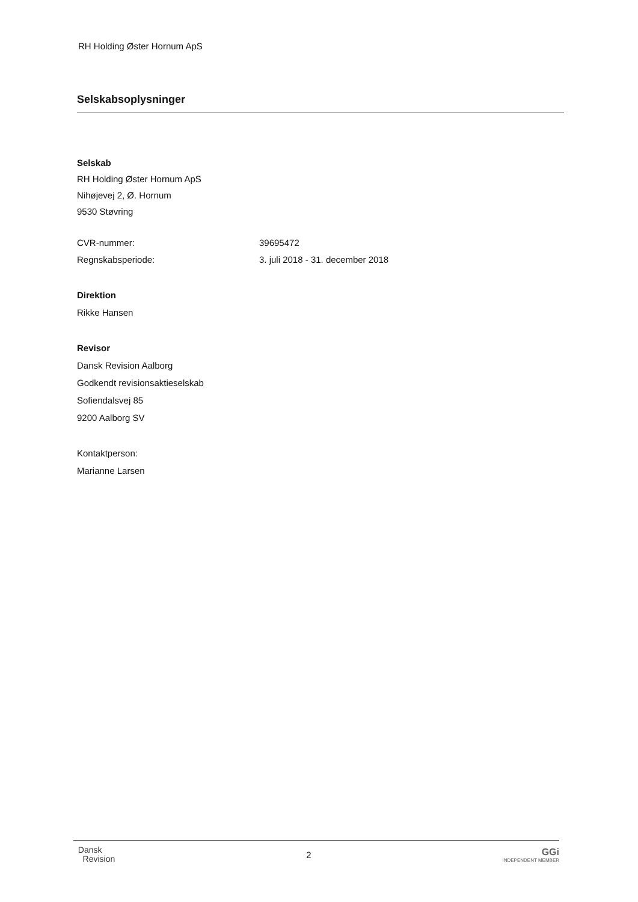RH Holding Øster Hornum ApS
Selskabsoplysninger
Selskab
RH Holding Øster Hornum ApS
Nihøjevej 2, Ø. Hornum
9530 Støvring
CVR-nummer: 39695472
Regnskabsperiode: 3. juli 2018 - 31. december 2018
Direktion
Rikke Hansen
Revisor
Dansk Revision Aalborg
Godkendt revisionsaktieselskab
Sofiendalsvej 85
9200 Aalborg SV
Kontaktperson:
Marianne Larsen
Dansk
Revision
2
GGi
INDEPENDENT MEMBER